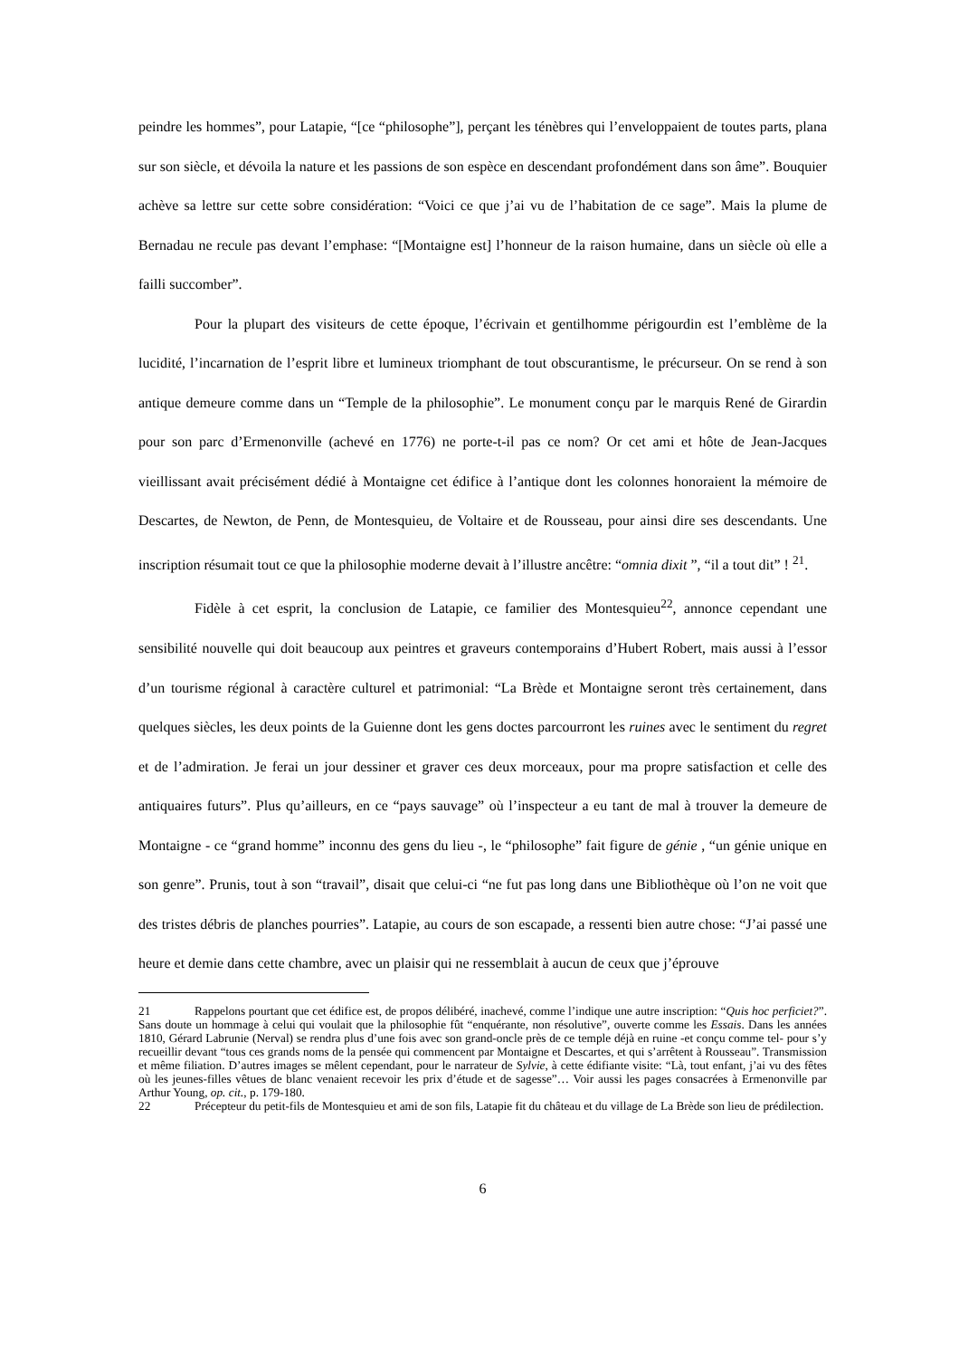peindre les hommes”, pour Latapie, “[ce “philosophe”], perçant les ténèbres qui l’enveloppaient de toutes parts, plana sur son siècle, et dévoila la nature et les passions de son espèce en descendant profondément dans son âme”. Bouquier achève sa lettre sur cette sobre considération: “Voici ce que j’ai vu de l’habitation de ce sage”. Mais la plume de Bernadau ne recule pas devant l’emphase: “[Montaigne est] l’honneur de la raison humaine, dans un siècle où elle a failli succomber”.
Pour la plupart des visiteurs de cette époque, l’écrivain et gentilhomme périgourdin est l’emblème de la lucidité, l’incarnation de l’esprit libre et lumineux triomphant de tout obscurantisme, le précurseur. On se rend à son antique demeure comme dans un “Temple de la philosophie”. Le monument conçu par le marquis René de Girardin pour son parc d’Ermenonville (achevé en 1776) ne porte-t-il pas ce nom? Or cet ami et hôte de Jean-Jacques vieillissant avait précisément dédié à Montaigne cet édifice à l’antique dont les colonnes honoraient la mémoire de Descartes, de Newton, de Penn, de Montesquieu, de Voltaire et de Rousseau, pour ainsi dire ses descendants. Une inscription résumait tout ce que la philosophie moderne devait à l’illustre ancêtre: “omnia dixit ”, “il a tout dit” ! <sup>21</sup>.
Fidèle à cet esprit, la conclusion de Latapie, ce familier des Montesquieu<sup>22</sup>, annonce cependant une sensibilité nouvelle qui doit beaucoup aux peintres et graveurs contemporains d’Hubert Robert, mais aussi à l’essor d’un tourisme régional à caractère culturel et patrimonial: “La Brède et Montaigne seront très certainement, dans quelques siècles, les deux points de la Guienne dont les gens doctes parcourront les ruines avec le sentiment du regret et de l’admiration. Je ferai un jour dessiner et graver ces deux morceaux, pour ma propre satisfaction et celle des antiquaires futurs”. Plus qu’ailleurs, en ce “pays sauvage” où l’inspecteur a eu tant de mal à trouver la demeure de Montaigne - ce “grand homme” inconnu des gens du lieu -, le “philosophe” fait figure de génie , “un génie unique en son genre”. Prunis, tout à son “travail”, disait que celui-ci “ne fut pas long dans une Bibliothèque où l’on ne voit que des tristes débris de planches pourries”. Latapie, au cours de son escapade, a ressenti bien autre chose: “J’ai passé une heure et demie dans cette chambre, avec un plaisir qui ne ressemblait à aucun de ceux que j’éprouve
21 Rappelons pourtant que cet édifice est, de propos délibéré, inachevé, comme l’indique une autre inscription: “Quis hoc perficiet?”. Sans doute un hommage à celui qui voulait que la philosophie fût “enquérante, non résolutive”, ouverte comme les Essais. Dans les années 1810, Gérard Labrunie (Nerval) se rendra plus d’une fois avec son grand-oncle près de ce temple déjà en ruine -et conçu comme tel- pour s’y recueillir devant “tous ces grands noms de la pensée qui commencent par Montaigne et Descartes, et qui s’arrêtent à Rousseau”. Transmission et même filiation. D’autres images se mêlent cependant, pour le narrateur de Sylvie, à cette édifiante visite: “Là, tout enfant, j’ai vu des fêtes où les jeunes-filles vêtues de blanc venaient recevoir les prix d’étude et de sagesse”… Voir aussi les pages consacrées à Ermenonville par Arthur Young, op. cit., p. 179-180.
22 Précepteur du petit-fils de Montesquieu et ami de son fils, Latapie fit du château et du village de La Brède son lieu de prédilection.
6